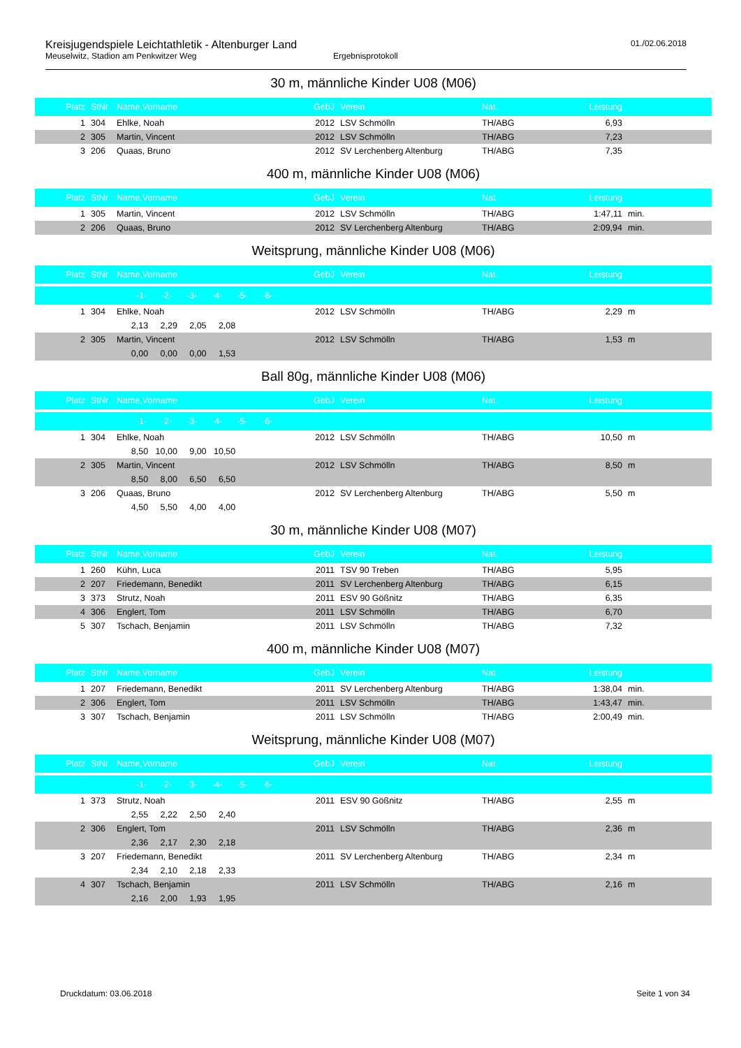Kreisjugendspiele Leichtathletik - Altenburger Land
Meuselwitz, Stadion am Penkwitzer Weg Ergebnisprotokoll
01./02.06.2018
30 m, männliche Kinder U08 (M06)
| Platz | StNr | Name,Vorname | GebJ | Verein | Nat. | Leistung | |
| --- | --- | --- | --- | --- | --- | --- | --- |
| 1 | 304 | Ehlke, Noah | 2012 | LSV Schmölln | TH/ABG | 6,93 | |
| 2 | 305 | Martin, Vincent | 2012 | LSV Schmölln | TH/ABG | 7,23 | |
| 3 | 206 | Quaas, Bruno | 2012 | SV Lerchenberg Altenburg | TH/ABG | 7,35 | |
400 m, männliche Kinder U08 (M06)
| Platz | StNr | Name,Vorname | GebJ | Verein | Nat. | Leistung | |
| --- | --- | --- | --- | --- | --- | --- | --- |
| 1 | 305 | Martin, Vincent | 2012 | LSV Schmölln | TH/ABG | 1:47,11 | min. |
| 2 | 206 | Quaas, Bruno | 2012 | SV Lerchenberg Altenburg | TH/ABG | 2:09,94 | min. |
Weitsprung, männliche Kinder U08 (M06)
| Platz | StNr | Name,Vorname | GebJ | Verein | Nat. | Leistung | |
| --- | --- | --- | --- | --- | --- | --- | --- |
| | | -1- -2- -3- -4- -5- -6- | | | | | |
| 1 | 304 | Ehlke, Noah | 2012 | LSV Schmölln | TH/ABG | 2,29 | m |
| | | 2,13 2,29 2,05 2,08 | | | | | |
| 2 | 305 | Martin, Vincent | 2012 | LSV Schmölln | TH/ABG | 1,53 | m |
| | | 0,00 0,00 0,00 1,53 | | | | | |
Ball 80g, männliche Kinder U08 (M06)
| Platz | StNr | Name,Vorname | GebJ | Verein | Nat. | Leistung | |
| --- | --- | --- | --- | --- | --- | --- | --- |
| | | -1- -2- -3- -4- -5- -6- | | | | | |
| 1 | 304 | Ehlke, Noah | 2012 | LSV Schmölln | TH/ABG | 10,50 | m |
| | | 8,50 10,00 9,00 10,50 | | | | | |
| 2 | 305 | Martin, Vincent | 2012 | LSV Schmölln | TH/ABG | 8,50 | m |
| | | 8,50 8,00 6,50 6,50 | | | | | |
| 3 | 206 | Quaas, Bruno | 2012 | SV Lerchenberg Altenburg | TH/ABG | 5,50 | m |
| | | 4,50 5,50 4,00 4,00 | | | | | |
30 m, männliche Kinder U08 (M07)
| Platz | StNr | Name,Vorname | GebJ | Verein | Nat. | Leistung | |
| --- | --- | --- | --- | --- | --- | --- | --- |
| 1 | 260 | Kühn, Luca | 2011 | TSV 90 Treben | TH/ABG | 5,95 | |
| 2 | 207 | Friedemann, Benedikt | 2011 | SV Lerchenberg Altenburg | TH/ABG | 6,15 | |
| 3 | 373 | Strutz, Noah | 2011 | ESV 90 Gößnitz | TH/ABG | 6,35 | |
| 4 | 306 | Englert, Tom | 2011 | LSV Schmölln | TH/ABG | 6,70 | |
| 5 | 307 | Tschach, Benjamin | 2011 | LSV Schmölln | TH/ABG | 7,32 | |
400 m, männliche Kinder U08 (M07)
| Platz | StNr | Name,Vorname | GebJ | Verein | Nat. | Leistung | |
| --- | --- | --- | --- | --- | --- | --- | --- |
| 1 | 207 | Friedemann, Benedikt | 2011 | SV Lerchenberg Altenburg | TH/ABG | 1:38,04 | min. |
| 2 | 306 | Englert, Tom | 2011 | LSV Schmölln | TH/ABG | 1:43,47 | min. |
| 3 | 307 | Tschach, Benjamin | 2011 | LSV Schmölln | TH/ABG | 2:00,49 | min. |
Weitsprung, männliche Kinder U08 (M07)
| Platz | StNr | Name,Vorname | GebJ | Verein | Nat. | Leistung | |
| --- | --- | --- | --- | --- | --- | --- | --- |
| | | -1- -2- -3- -4- -5- -6- | | | | | |
| 1 | 373 | Strutz, Noah | 2011 | ESV 90 Gößnitz | TH/ABG | 2,55 | m |
| | | 2,55 2,22 2,50 2,40 | | | | | |
| 2 | 306 | Englert, Tom | 2011 | LSV Schmölln | TH/ABG | 2,36 | m |
| | | 2,36 2,17 2,30 2,18 | | | | | |
| 3 | 207 | Friedemann, Benedikt | 2011 | SV Lerchenberg Altenburg | TH/ABG | 2,34 | m |
| | | 2,34 2,10 2,18 2,33 | | | | | |
| 4 | 307 | Tschach, Benjamin | 2011 | LSV Schmölln | TH/ABG | 2,16 | m |
| | | 2,16 2,00 1,93 1,95 | | | | | |
Druckdatum: 03.06.2018 Seite 1 von 34